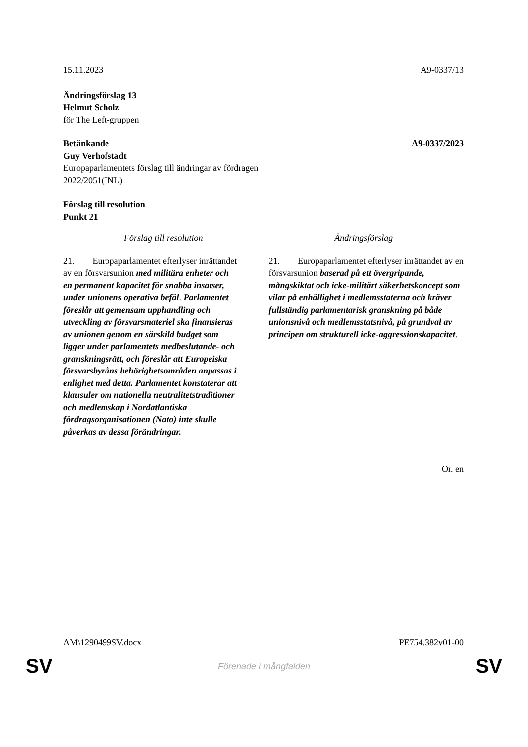15.11.2023 A9-0337/13
Ändringsförslag 13
Helmut Scholz
för The Left-gruppen
Betänkande A9-0337/2023
Guy Verhofstadt
Europaparlamentets förslag till ändringar av fördragen
2022/2051(INL)
Förslag till resolution
Punkt 21
| Förslag till resolution | Ändringsförslag |
| --- | --- |
| 21. Europaparlamentet efterlyser inrättandet av en försvarsunion med militära enheter och en permanent kapacitet för snabba insatser, under unionens operativa befäl . Parlamentet föreslår att gemensam upphandling och utveckling av försvarsmateriel ska finansieras av unionen genom en särskild budget som ligger under parlamentets medbeslutande- och granskningsrätt, och föreslår att Europeiska försvarsbyråns behörighetsområden anpassas i enlighet med detta. Parlamentet konstaterar att klausuler om nationella neutralitetstraditioner och medlemskap i Nordatlantiska fördragsorganisationen (Nato) inte skulle påverkas av dessa förändringar. | 21. Europaparlamentet efterlyser inrättandet av en försvarsunion baserad på ett övergripande, mångskiktat och icke-militärt säkerhetskoncept som vilar på enhällighet i medlemsstaterna och kräver fullständig parlamentarisk granskning på både unionsnivå och medlemsstatsnivå, på grundval av principen om strukturell icke-aggressionskapacitet . |
Or. en
AM\1290499SV.docx PE754.382v01-00
SV
Förenade i mångfalden SV